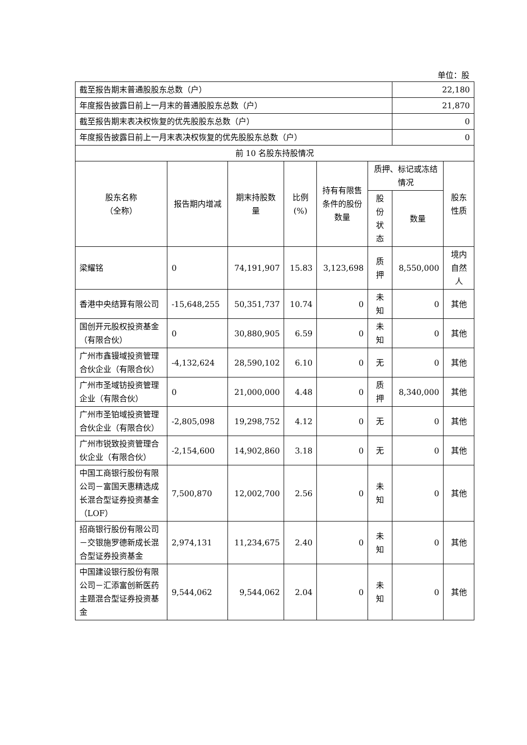单位：股
| 截至报告期末普通股股东总数（户） | | | | | | 22,180 | |
| 年度报告披露日前上一月末的普通股股东总数（户） | | | | | | 21,870 | |
| 截至报告期末表决权恢复的优先股股东总数（户） | | | | | | 0 | |
| 年度报告披露日前上一月末表决权恢复的优先股股东总数（户） | | | | | | 0 | |
| 前 10 名股东持股情况 | | | | | | | |
| 股东名称 （全称） | 报告期内增减 | 期末持股数量 | 比例 (%) | 持有有限售条件的股份数量 | 质押、标记或冻结情况 | | 股东性质 |
| | | | | | 股份状态 | 数量 | |
| 梁耀铭 | 0 | 74,191,907 | 15.83 | 3,123,698 | 质押 | 8,550,000 | 境内自然人 |
| 香港中央结算有限公司 | -15,648,255 | 50,351,737 | 10.74 | 0 | 未知 | 0 | 其他 |
| 国创开元股权投资基金（有限合伙） | 0 | 30,880,905 | 6.59 | 0 | 未知 | 0 | 其他 |
| 广州市鑫镘域投资管理合伙企业（有限合伙） | -4,132,624 | 28,590,102 | 6.10 | 0 | 无 | 0 | 其他 |
| 广州市圣域钫投资管理企业（有限合伙） | 0 | 21,000,000 | 4.48 | 0 | 质押 | 8,340,000 | 其他 |
| 广州市圣铂域投资管理合伙企业（有限合伙） | -2,805,098 | 19,298,752 | 4.12 | 0 | 无 | 0 | 其他 |
| 广州市锐致投资管理合伙企业（有限合伙） | -2,154,600 | 14,902,860 | 3.18 | 0 | 无 | 0 | 其他 |
| 中国工商银行股份有限公司－富国天惠精选成长混合型证券投资基金（LOF） | 7,500,870 | 12,002,700 | 2.56 | 0 | 未知 | 0 | 其他 |
| 招商银行股份有限公司－交银施罗德新成长混合型证券投资基金 | 2,974,131 | 11,234,675 | 2.40 | 0 | 未知 | 0 | 其他 |
| 中国建设银行股份有限公司－汇添富创新医药主题混合型证券投资基金 | 9,544,062 | 9,544,062 | 2.04 | 0 | 未知 | 0 | 其他 |